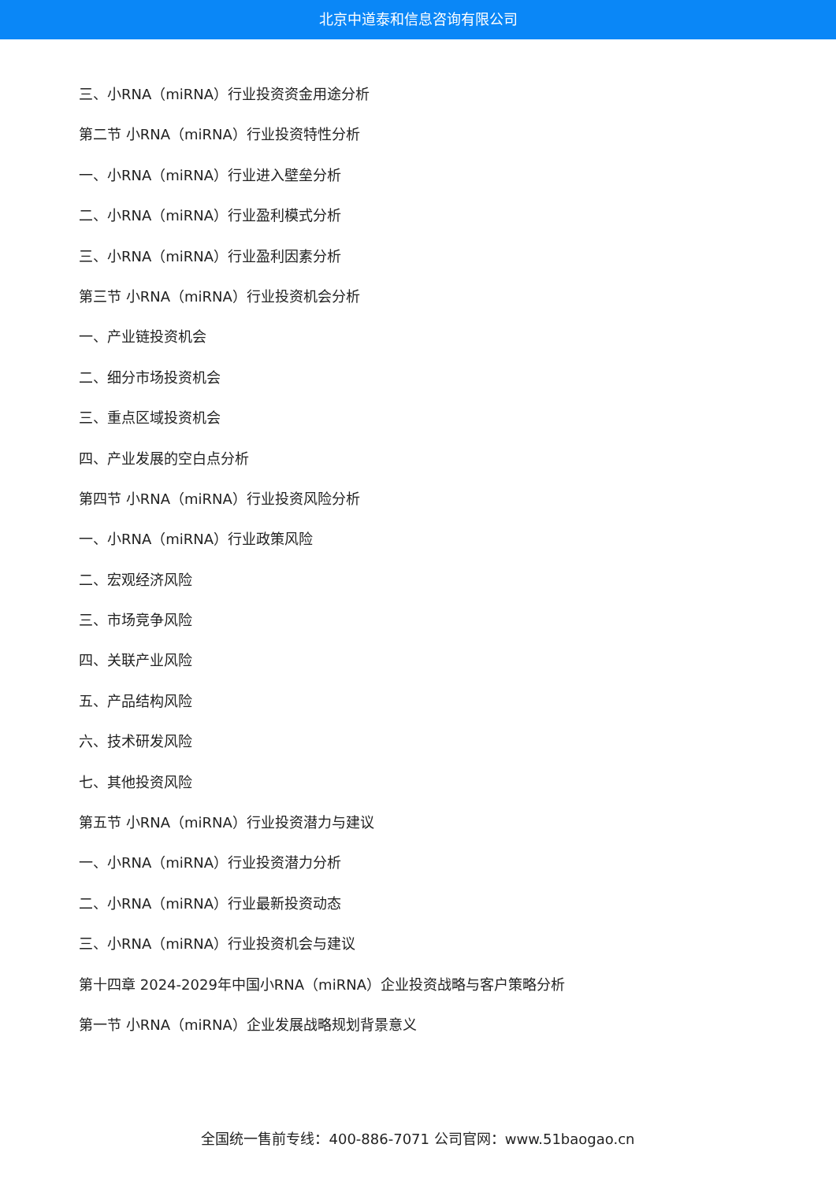北京中道泰和信息咨询有限公司
三、小RNA（miRNA）行业投资资金用途分析
第二节 小RNA（miRNA）行业投资特性分析
一、小RNA（miRNA）行业进入壁垒分析
二、小RNA（miRNA）行业盈利模式分析
三、小RNA（miRNA）行业盈利因素分析
第三节 小RNA（miRNA）行业投资机会分析
一、产业链投资机会
二、细分市场投资机会
三、重点区域投资机会
四、产业发展的空白点分析
第四节 小RNA（miRNA）行业投资风险分析
一、小RNA（miRNA）行业政策风险
二、宏观经济风险
三、市场竞争风险
四、关联产业风险
五、产品结构风险
六、技术研发风险
七、其他投资风险
第五节 小RNA（miRNA）行业投资潜力与建议
一、小RNA（miRNA）行业投资潜力分析
二、小RNA（miRNA）行业最新投资动态
三、小RNA（miRNA）行业投资机会与建议
第十四章 2024-2029年中国小RNA（miRNA）企业投资战略与客户策略分析
第一节 小RNA（miRNA）企业发展战略规划背景意义
全国统一售前专线：400-886-7071 公司官网：www.51baogao.cn